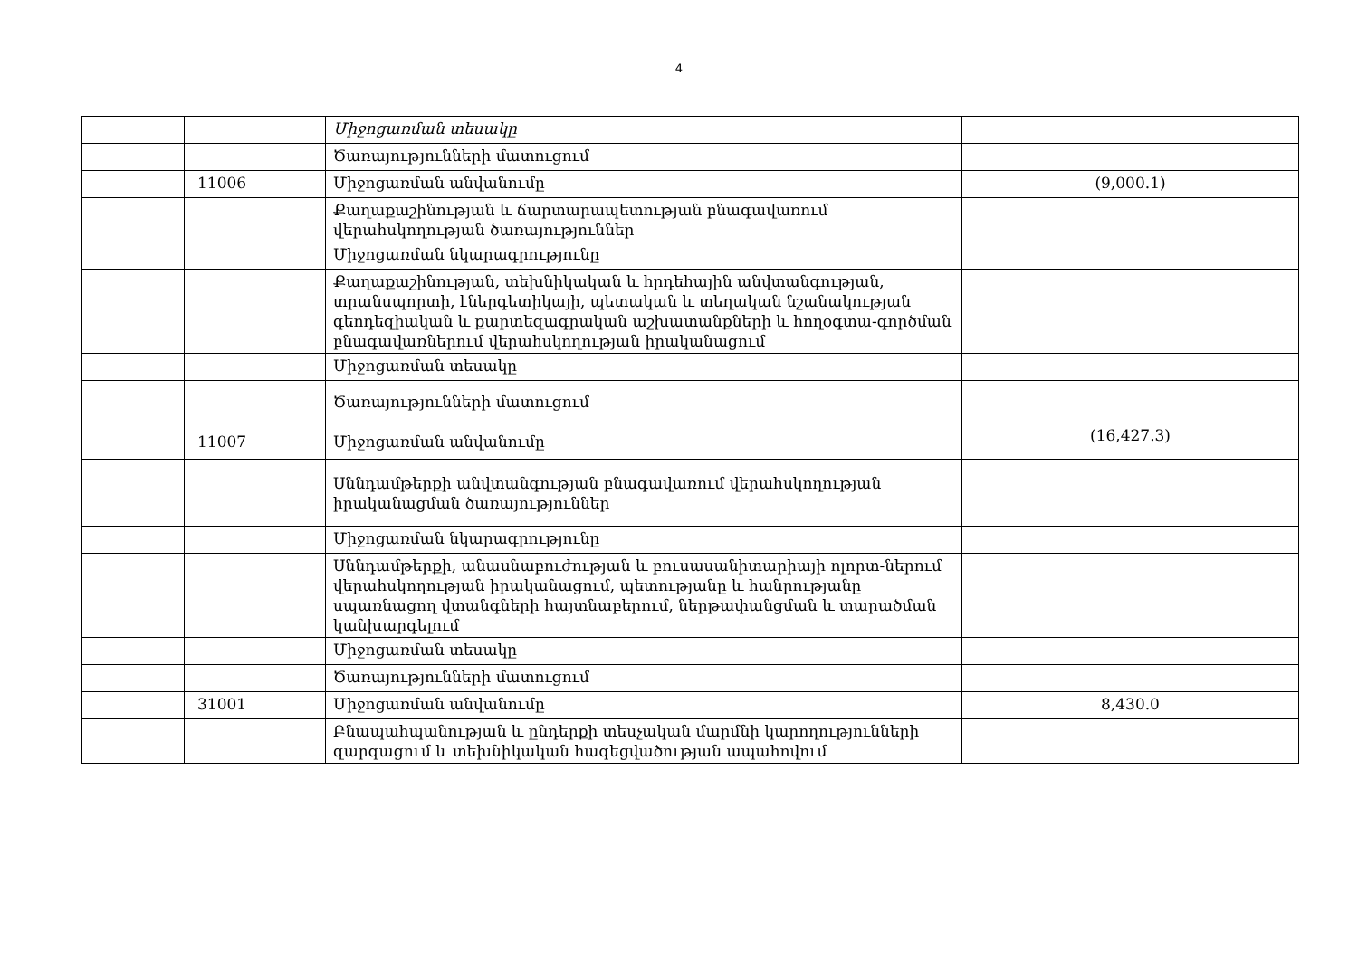4
| | | Միջոցառման տեսակը | |
| | | Ծառայությունների մատուցում | |
| | 11006 | Միջոցառման անվանումը | (9,000.1) |
| | | Քաղաքաշինության և ճարտարապետության բնագավառում վերահսկողության ծառայություններ | |
| | | Միջոցառման նկարագրությունը | |
| | | Քաղաքաշինության, տեխնիկական և հրդեհային անվտանգության, տրանսպորտի, էներգետիկայի, պետական և տեղական նշանակության գեոդեզիական և քարտեզագրական աշխատանքների և հողօգտա-գործման բնագավառներում վերահսկողության իրականացում | |
| | | Միջոցառման տեսակը | |
| | | Ծառայությունների մատուցում | |
| | 11007 | Միջոցառման անվանումը | (16,427.3) |
| | | Սննդամթերքի անվտանգության բնագավառում վերահսկողության իրականացման ծառայություններ | |
| | | Միջոցառման նկարագրությունը | |
| | | Սննդամթերքի, անասնաբուժության և բուսասանիտարիայի ոլորտ-ներում վերահսկողության իրականացում, պետությանը և հանրությանը սպառնացող վտանգների հայտնաբերում, ներթափանցման և տարածման կանխարգելում | |
| | | Միջոցառման տեսակը | |
| | | Ծառայությունների մատուցում | |
| | 31001 | Միջոցառման անվանումը | 8,430.0 |
| | | Բնապահպանության և ընդերքի տեսչական մարմնի կարողությունների զարգացում և տեխնիկական հագեցվածության ապահովում | |